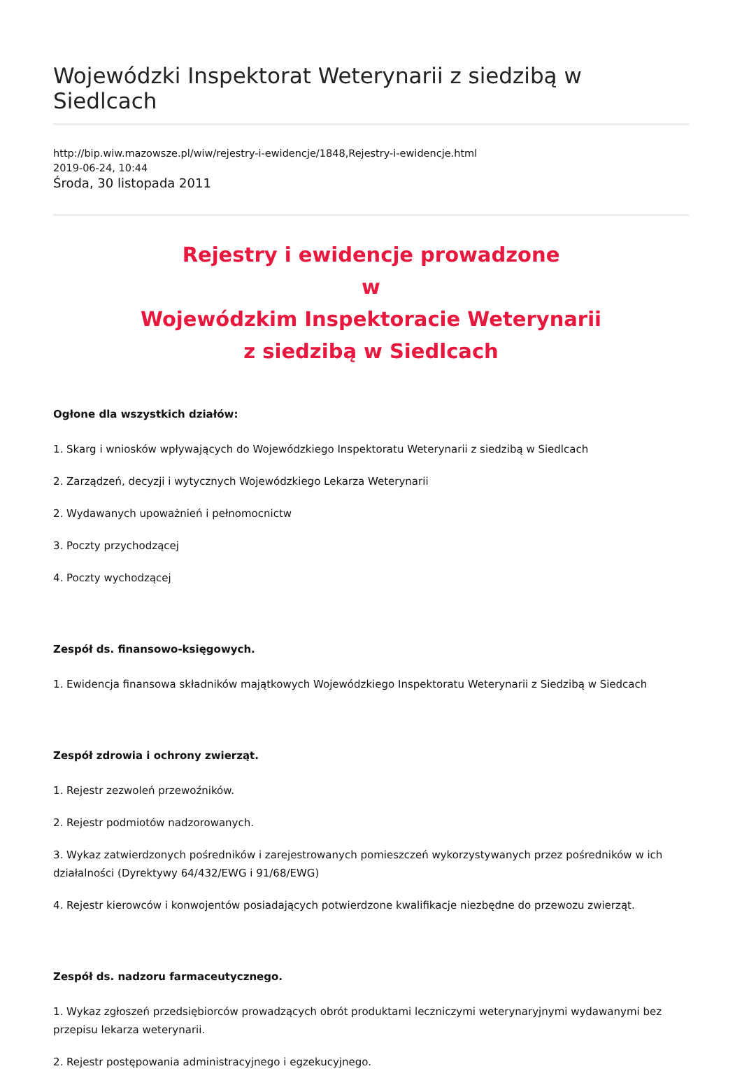Wojewódzki Inspektorat Weterynarii z siedzibą w Siedlcach
http://bip.wiw.mazowsze.pl/wiw/rejestry-i-ewidencje/1848,Rejestry-i-ewidencje.html
2019-06-24, 10:44
Środa, 30 listopada 2011
Rejestry i ewidencje prowadzone
w
Wojewódzkim Inspektoracie Weterynarii
z siedzibą w Siedlcach
Ogłone dla wszystkich działów:
1. Skarg i wniosków wpływających do Wojewódzkiego Inspektoratu Weterynarii z siedzibą w Siedlcach
2. Zarządzeń, decyzji i wytycznych Wojewódzkiego Lekarza Weterynarii
2. Wydawanych upoważnień i pełnomocnictw
3. Poczty przychodzącej
4. Poczty wychodzącej
Zespół ds. finansowo-księgowych.
1. Ewidencja finansowa składników majątkowych Wojewódzkiego Inspektoratu Weterynarii z Siedzibą w Siedcach
Zespół zdrowia i ochrony zwierząt.
1. Rejestr zezwoleń przewoźników.
2. Rejestr podmiotów nadzorowanych.
3. Wykaz zatwierdzonych pośredników i zarejestrowanych pomieszczeń wykorzystywanych przez pośredników w ich działalności (Dyrektywy 64/432/EWG i 91/68/EWG)
4. Rejestr kierowców i konwojentów posiadających potwierdzone kwalifikacje niezbędne do przewozu zwierząt.
Zespół ds. nadzoru farmaceutycznego.
1. Wykaz zgłoszeń przedsiębiorców prowadzących obrót produktami leczniczymi weterynaryjnymi wydawanymi bez przepisu lekarza weterynarii.
2. Rejestr postępowania administracyjnego i egzekucyjnego.